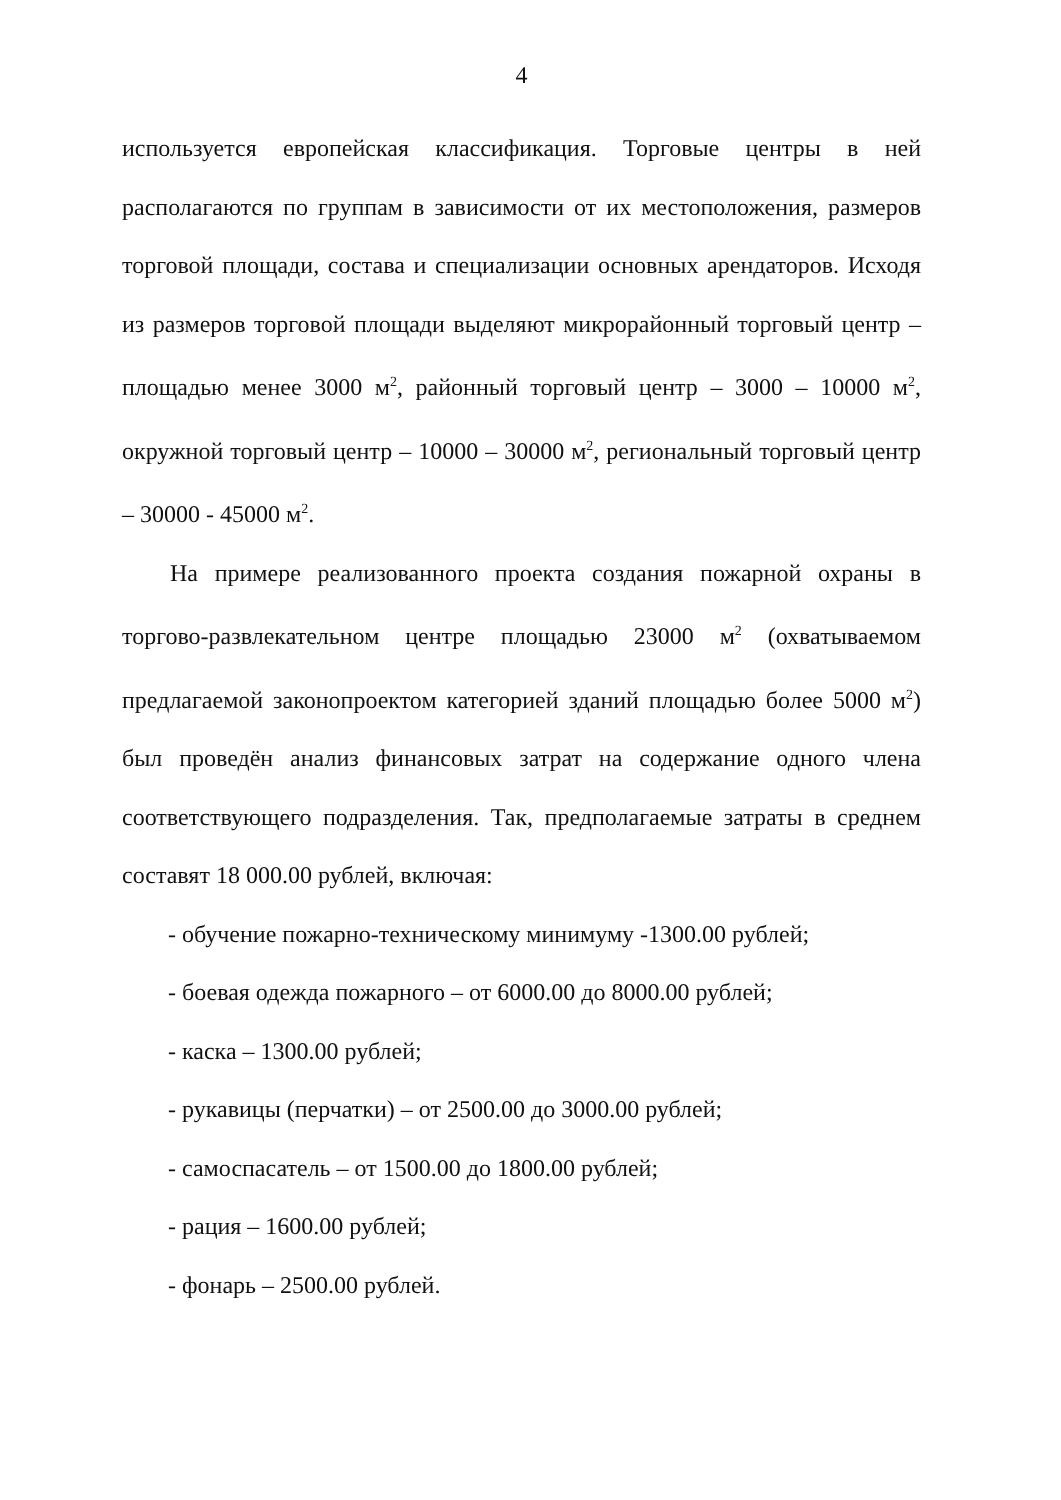4
используется европейская классификация. Торговые центры в ней располагаются по группам в зависимости от их местоположения, размеров торговой площади, состава и специализации основных арендаторов. Исходя из размеров торговой площади выделяют микрорайонный торговый центр – площадью менее 3000 м<sup>2</sup>, районный торговый центр – 3000 – 10000 м<sup>2</sup>, окружной торговый центр – 10000 – 30000 м<sup>2</sup>, региональный торговый центр – 30000 - 45000 м<sup>2</sup>.
На примере реализованного проекта создания пожарной охраны в торгово-развлекательном центре площадью 23000 м<sup>2</sup> (охватываемом предлагаемой законопроектом категорией зданий площадью более 5000 м<sup>2</sup>) был проведён анализ финансовых затрат на содержание одного члена соответствующего подразделения. Так, предполагаемые затраты в среднем составят 18 000.00 рублей, включая:
- обучение пожарно-техническому минимуму -1300.00 рублей;
- боевая одежда пожарного – от 6000.00 до 8000.00 рублей;
- каска – 1300.00 рублей;
- рукавицы (перчатки) – от 2500.00 до 3000.00 рублей;
- самоспасатель – от 1500.00 до 1800.00 рублей;
- рация – 1600.00 рублей;
- фонарь – 2500.00 рублей.